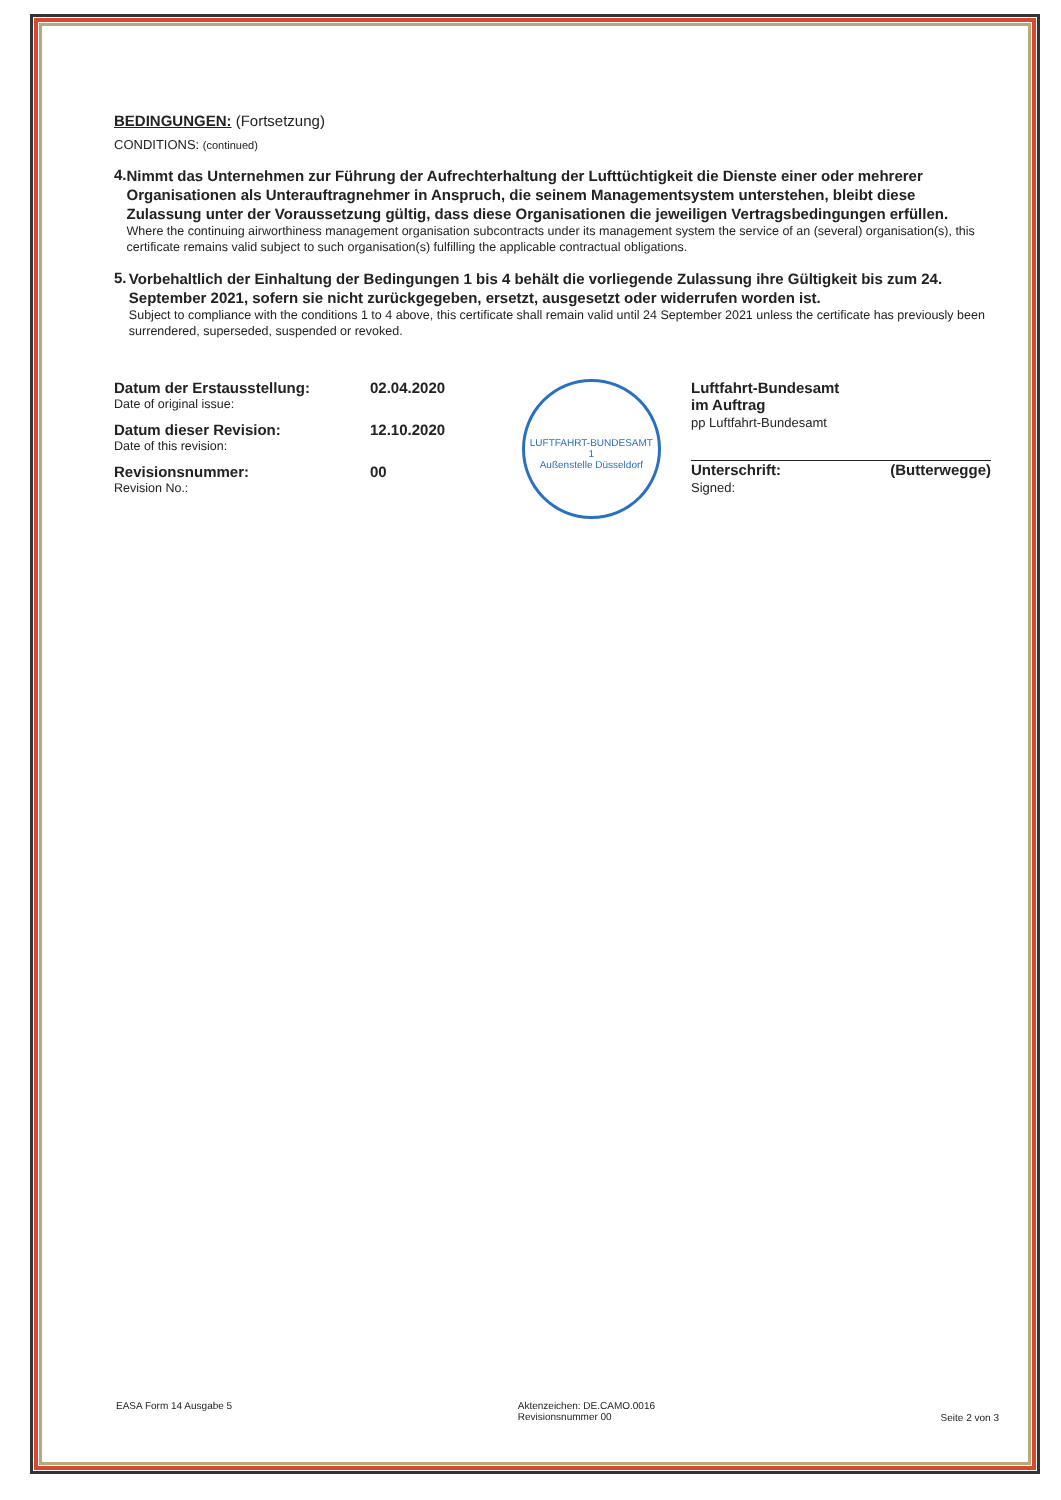BEDINGUNGEN: (Fortsetzung)
CONDITIONS: (continued)
4.
Nimmt das Unternehmen zur Führung der Aufrechterhaltung der Lufttüchtigkeit die Dienste einer oder mehrerer Organisationen als Unterauftragnehmer in Anspruch, die seinem Managementsystem unterstehen, bleibt diese Zulassung unter der Voraussetzung gültig, dass diese Organisationen die jeweiligen Vertragsbedingungen erfüllen.
Where the continuing airworthiness management organisation subcontracts under its management system the service of an (several) organisation(s), this certificate remains valid subject to such organisation(s) fulfilling the applicable contractual obligations.
5.
Vorbehaltlich der Einhaltung der Bedingungen 1 bis 4 behält die vorliegende Zulassung ihre Gültigkeit bis zum 24. September 2021, sofern sie nicht zurückgegeben, ersetzt, ausgesetzt oder widerrufen worden ist.
Subject to compliance with the conditions 1 to 4 above, this certificate shall remain valid until 24 September 2021 unless the certificate has previously been surrendered, superseded, suspended or revoked.
Datum der Erstausstellung:
Date of original issue:
02.04.2020
Datum dieser Revision:
Date of this revision:
12.10.2020
Revisionsnummer:
Revision No.:
00
LUFTFAHRT-BUNDESAMT
1
Außenstelle Düsseldorf
Luftfahrt-Bundesamt
im Auftrag
pp Luftfahrt-Bundesamt
Unterschrift: (Butterwegge)
Signed:
EASA Form 14 Ausgabe 5 Aktenzeichen: DE.CAMO.0016
Revisionsnummer 00
Seite 2 von 3